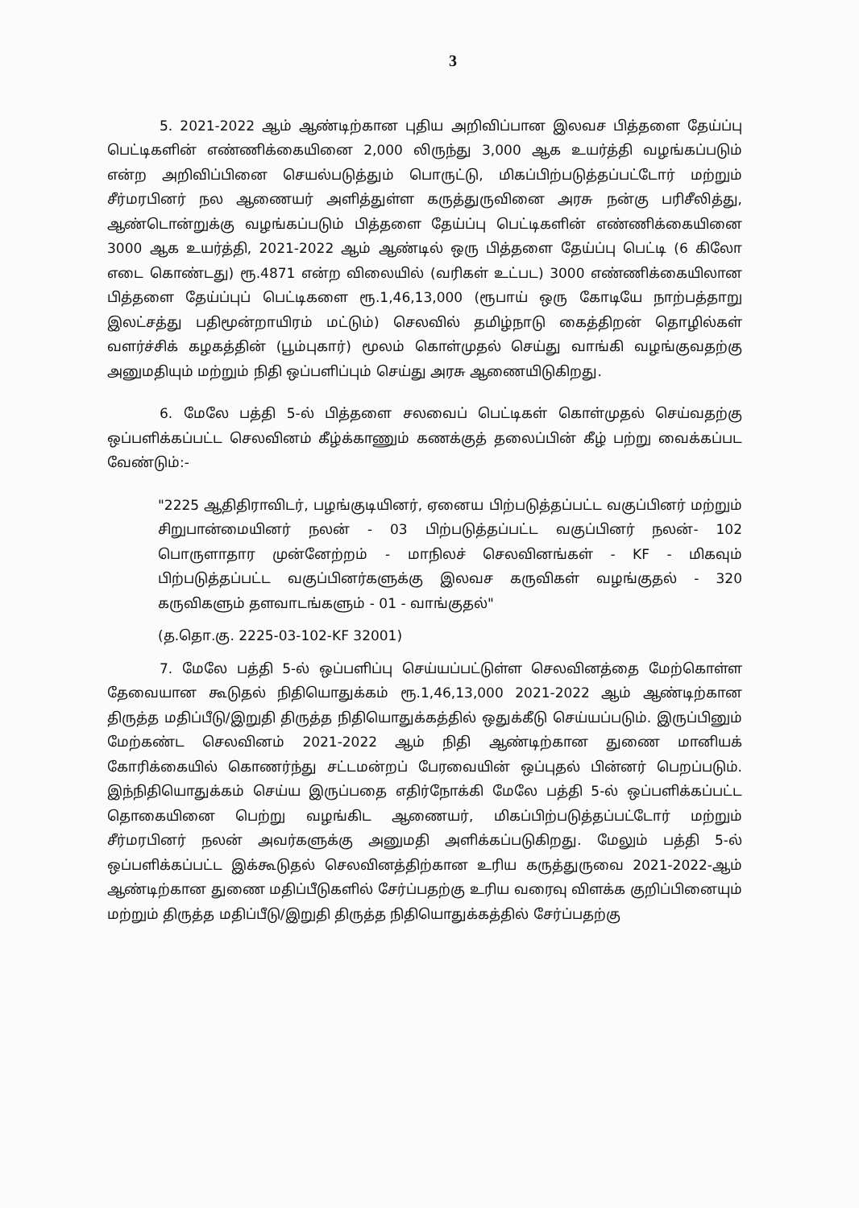3
5. 2021-2022 ஆம் ஆண்டிற்கான புதிய அறிவிப்பான இலவச பித்தளை தேய்ப்பு பெட்டிகளின் எண்ணிக்கையினை 2,000 லிருந்து 3,000 ஆக உயர்த்தி வழங்கப்படும் என்ற அறிவிப்பினை செயல்படுத்தும் பொருட்டு, மிகப்பிற்படுத்தப்பட்டோர் மற்றும் சீர்மரபினர் நல ஆணையர் அளித்துள்ள கருத்துருவினை அரசு நன்கு பரிசீலித்து, ஆண்டொன்றுக்கு வழங்கப்படும் பித்தளை தேய்ப்பு பெட்டிகளின் எண்ணிக்கையினை 3000 ஆக உயர்த்தி, 2021-2022 ஆம் ஆண்டில் ஒரு பித்தளை தேய்ப்பு பெட்டி (6 கிலோ எடை கொண்டது) ரூ.4871 என்ற விலையில் (வரிகள் உட்பட) 3000 எண்ணிக்கையிலான பித்தளை தேய்ப்புப் பெட்டிகளை ரூ.1,46,13,000 (ரூபாய் ஒரு கோடியே நாற்பத்தாறு இலட்சத்து பதிமூன்றாயிரம் மட்டும்) செலவில் தமிழ்நாடு கைத்திறன் தொழில்கள் வளர்ச்சிக் கழகத்தின் (பூம்புகார்) மூலம் கொள்முதல் செய்து வாங்கி வழங்குவதற்கு அனுமதியும் மற்றும் நிதி ஒப்பளிப்பும் செய்து அரசு ஆணையிடுகிறது.
6. மேலே பத்தி 5-ல் பித்தளை சலவைப் பெட்டிகள் கொள்முதல் செய்வதற்கு ஒப்பளிக்கப்பட்ட செலவினம் கீழ்க்காணும் கணக்குத் தலைப்பின் கீழ் பற்று வைக்கப்பட வேண்டும்:-
"2225 ஆதிதிராவிடர், பழங்குடியினர், ஏனைய பிற்படுத்தப்பட்ட வகுப்பினர் மற்றும் சிறுபான்மையினர் நலன் - 03 பிற்படுத்தப்பட்ட வகுப்பினர் நலன்- 102 பொருளாதார முன்னேற்றம் - மாநிலச் செலவினங்கள் - KF - மிகவும் பிற்படுத்தப்பட்ட வகுப்பினர்களுக்கு இலவச கருவிகள் வழங்குதல் - 320 கருவிகளும் தளவாடங்களும் - 01 - வாங்குதல்"
(த.தொ.கு. 2225-03-102-KF 32001)
7. மேலே பத்தி 5-ல் ஒப்பளிப்பு செய்யப்பட்டுள்ள செலவினத்தை மேற்கொள்ள தேவையான கூடுதல் நிதியொதுக்கம் ரூ.1,46,13,000 2021-2022 ஆம் ஆண்டிற்கான திருத்த மதிப்பீடு/இறுதி திருத்த நிதியொதுக்கத்தில் ஒதுக்கீடு செய்யப்படும். இருப்பினும் மேற்கண்ட செலவினம் 2021-2022 ஆம் நிதி ஆண்டிற்கான துணை மானியக் கோரிக்கையில் கொணர்ந்து சட்டமன்றப் பேரவையின் ஒப்புதல் பின்னர் பெறப்படும். இந்நிதியொதுக்கம் செய்ய இருப்பதை எதிர்நோக்கி மேலே பத்தி 5-ல் ஒப்பளிக்கப்பட்ட தொகையினை பெற்று வழங்கிட ஆணையர், மிகப்பிற்படுத்தப்பட்டோர் மற்றும் சீர்மரபினர் நலன் அவர்களுக்கு அனுமதி அளிக்கப்படுகிறது. மேலும் பத்தி 5-ல் ஒப்பளிக்கப்பட்ட இக்கூடுதல் செலவினத்திற்கான உரிய கருத்துருவை 2021-2022-ஆம் ஆண்டிற்கான துணை மதிப்பீடுகளில் சேர்ப்பதற்கு உரிய வரைவு விளக்க குறிப்பினையும் மற்றும் திருத்த மதிப்பீடு/இறுதி திருத்த நிதியொதுக்கத்தில் சேர்ப்பதற்கு